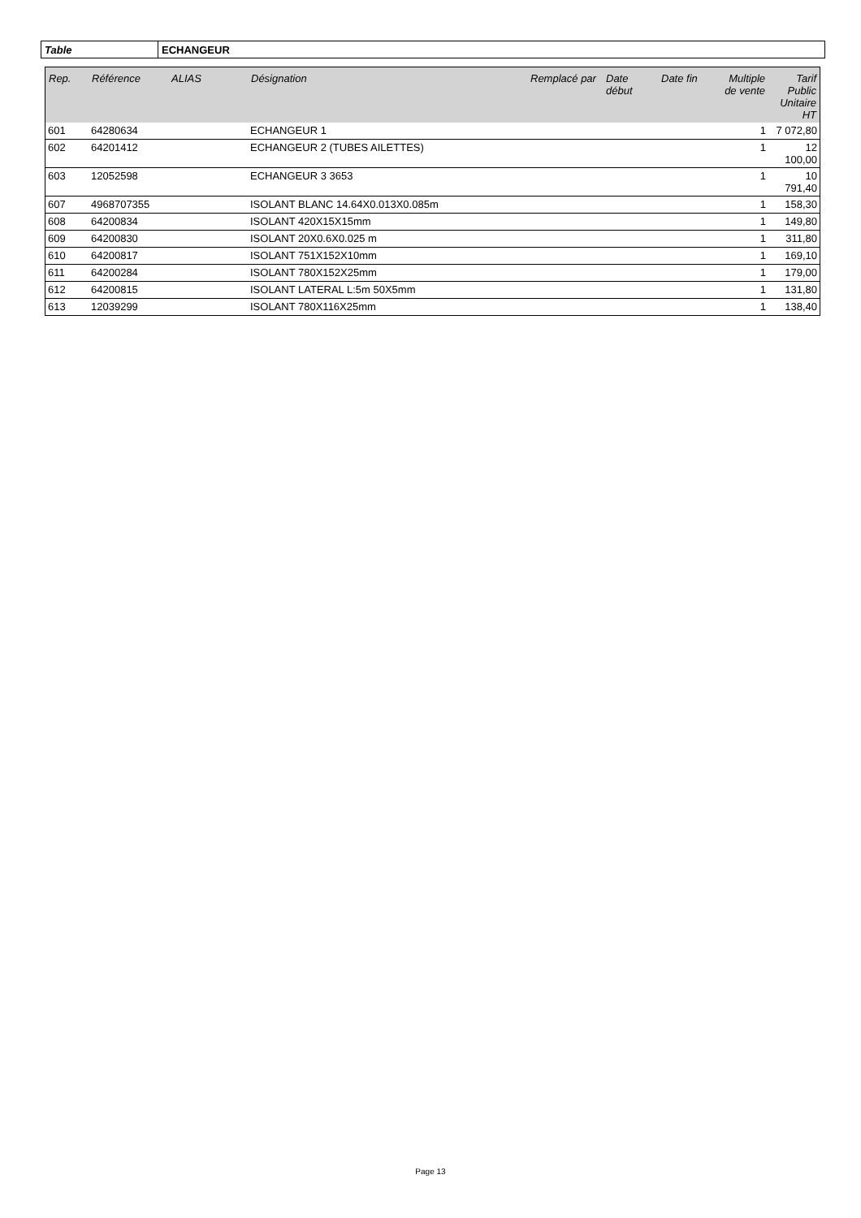| Table | ECHANGEUR |
| Rep. | Référence | ALIAS | Désignation | Remplacé par | Date début | Date fin | Multiple de vente | Tarif Public Unitaire HT |
| --- | --- | --- | --- | --- | --- | --- | --- | --- |
| 601 | 64280634 | | ECHANGEUR 1 | | | | 1 | 7 072,80 |
| 602 | 64201412 | | ECHANGEUR 2 (TUBES AILETTES) | | | | 1 | 12 100,00 |
| 603 | 12052598 | | ECHANGEUR 3 3653 | | | | 1 | 10 791,40 |
| 607 | 4968707355 | | ISOLANT BLANC 14.64X0.013X0.085m | | | | 1 | 158,30 |
| 608 | 64200834 | | ISOLANT 420X15X15mm | | | | 1 | 149,80 |
| 609 | 64200830 | | ISOLANT 20X0.6X0.025 m | | | | 1 | 311,80 |
| 610 | 64200817 | | ISOLANT 751X152X10mm | | | | 1 | 169,10 |
| 611 | 64200284 | | ISOLANT 780X152X25mm | | | | 1 | 179,00 |
| 612 | 64200815 | | ISOLANT LATERAL L:5m 50X5mm | | | | 1 | 131,80 |
| 613 | 12039299 | | ISOLANT 780X116X25mm | | | | 1 | 138,40 |
Page 13